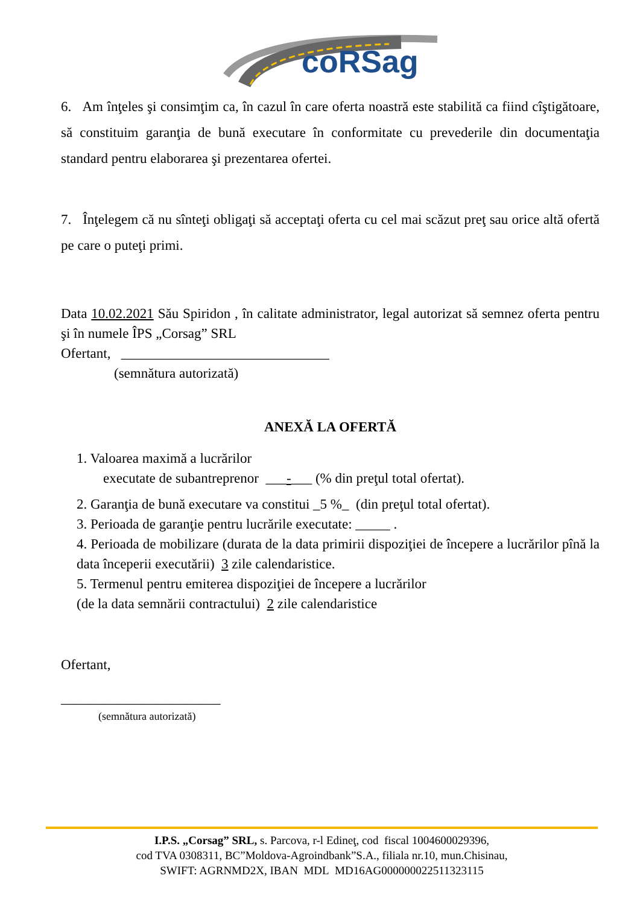coRSag
6. Am înţeles şi consimţim ca, în cazul în care oferta noastră este stabilită ca fiind cîştigătoare, să constituim garanţia de bună executare în conformitate cu prevederile din documentaţia standard pentru elaborarea şi prezentarea ofertei.
7. Înţelegem că nu sînteţi obligaţi să acceptaţi oferta cu cel mai scăzut preţ sau orice altă ofertă pe care o puteţi primi.
Data 10.02.2021 Său Spiridon , în calitate administrator, legal autorizat să semnez oferta pentru şi în numele ÎPS „Corsag” SRL
Ofertant, ______________________________
(semnătura autorizată)
ANEXĂ LA OFERTĂ
1. Valoarea maximă a lucrărilor
executate de subantreprenor ___-___ (% din preţul total ofertat).
2. Garanţia de bună executare va constitui _5 %_ (din preţul total ofertat).
3. Perioada de garanţie pentru lucrările executate: _____ .
4. Perioada de mobilizare (durata de la data primirii dispoziţiei de începere a lucrărilor pînă la data începerii executării) 3 zile calendaristice.
5. Termenul pentru emiterea dispoziţiei de începere a lucrărilor
(de la data semnării contractului) 2 zile calendaristice
Ofertant,
_______________________
(semnătura autorizată)
I.P.S. „Corsag” SRL, s. Parcova, r-l Edineţ, cod fiscal 1004600029396,
cod TVA 0308311, BC”Moldova-Agroindbank”S.A., filiala nr.10, mun.Chisinau,
SWIFT: AGRNMD2X, IBAN MDL MD16AG000000022511323115